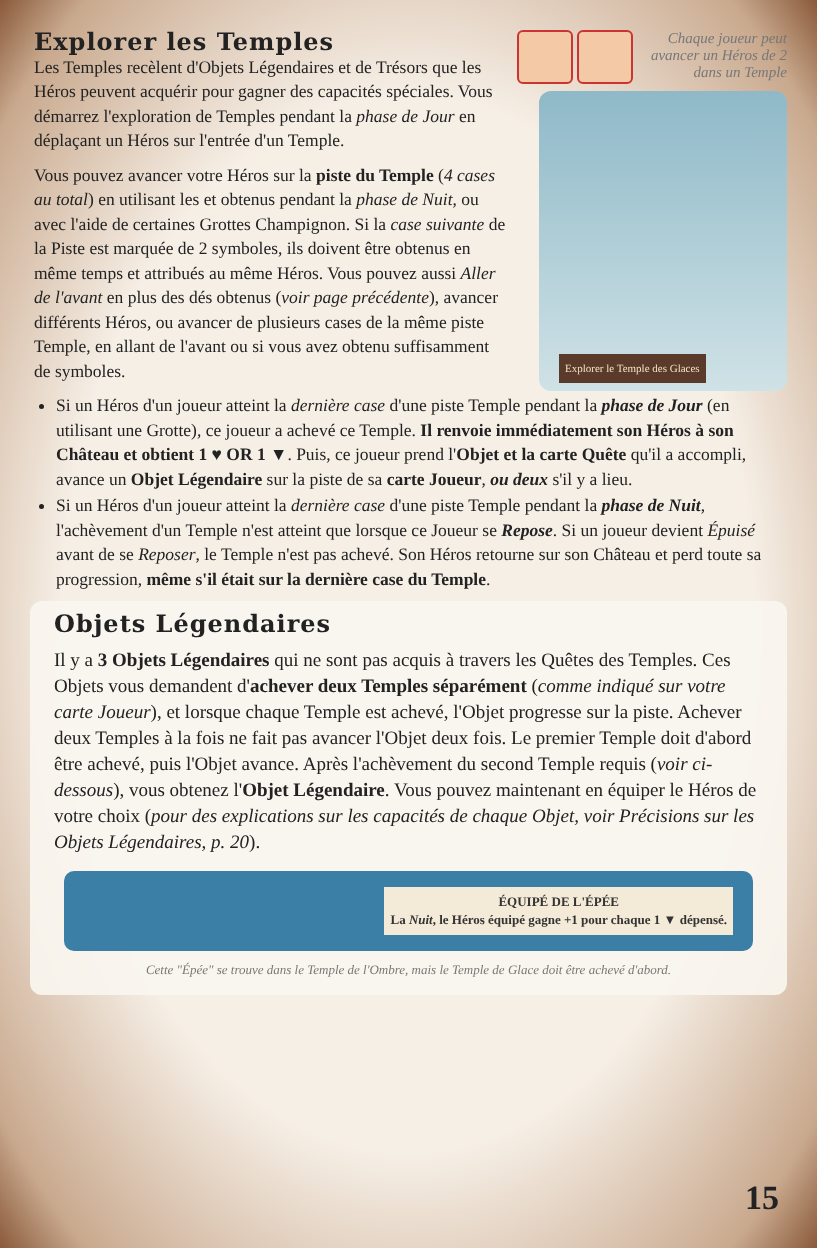Chaque joueur peut avancer un Héros de 2 dans un Temple
Explorer le Temple des Glaces
Explorer les Temples
Les Temples recèlent d'Objets Légendaires et de Trésors que les Héros peuvent acquérir pour gagner des capacités spéciales. Vous démarrez l'exploration de Temples pendant la phase de Jour en déplaçant un Héros sur l'entrée d'un Temple.
Vous pouvez avancer votre Héros sur la piste du Temple (4 cases au total) en utilisant les et obtenus pendant la phase de Nuit, ou avec l'aide de certaines Grottes Champignon. Si la case suivante de la Piste est marquée de 2 symboles, ils doivent être obtenus en même temps et attribués au même Héros. Vous pouvez aussi Aller de l'avant en plus des dés obtenus (voir page précédente), avancer différents Héros, ou avancer de plusieurs cases de la même piste Temple, en allant de l'avant ou si vous avez obtenu suffisamment de symboles.
Si un Héros d'un joueur atteint la dernière case d'une piste Temple pendant la phase de Jour (en utilisant une Grotte), ce joueur a achevé ce Temple. Il renvoie immédiatement son Héros à son Château et obtient 1 ♥ OR 1 ▼. Puis, ce joueur prend l'Objet et la carte Quête qu'il a accompli, avance un Objet Légendaire sur la piste de sa carte Joueur, ou deux s'il y a lieu.
Si un Héros d'un joueur atteint la dernière case d'une piste Temple pendant la phase de Nuit, l'achèvement d'un Temple n'est atteint que lorsque ce Joueur se Repose. Si un joueur devient Épuisé avant de se Reposer, le Temple n'est pas achevé. Son Héros retourne sur son Château et perd toute sa progression, même s'il était sur la dernière case du Temple.
Objets Légendaires
Il y a 3 Objets Légendaires qui ne sont pas acquis à travers les Quêtes des Temples. Ces Objets vous demandent d'achever deux Temples séparément (comme indiqué sur votre carte Joueur), et lorsque chaque Temple est achevé, l'Objet progresse sur la piste. Achever deux Temples à la fois ne fait pas avancer l'Objet deux fois. Le premier Temple doit d'abord être achevé, puis l'Objet avance. Après l'achèvement du second Temple requis (voir ci-dessous), vous obtenez l'Objet Légendaire. Vous pouvez maintenant en équiper le Héros de votre choix (pour des explications sur les capacités de chaque Objet, voir Précisions sur les Objets Légendaires, p. 20).
ÉQUIPÉ DE L'ÉPÉE
La Nuit, le Héros équipé gagne +1 pour chaque 1 ▼ dépensé.
Cette "Épée" se trouve dans le Temple de l'Ombre, mais le Temple de Glace doit être achevé d'abord.
15